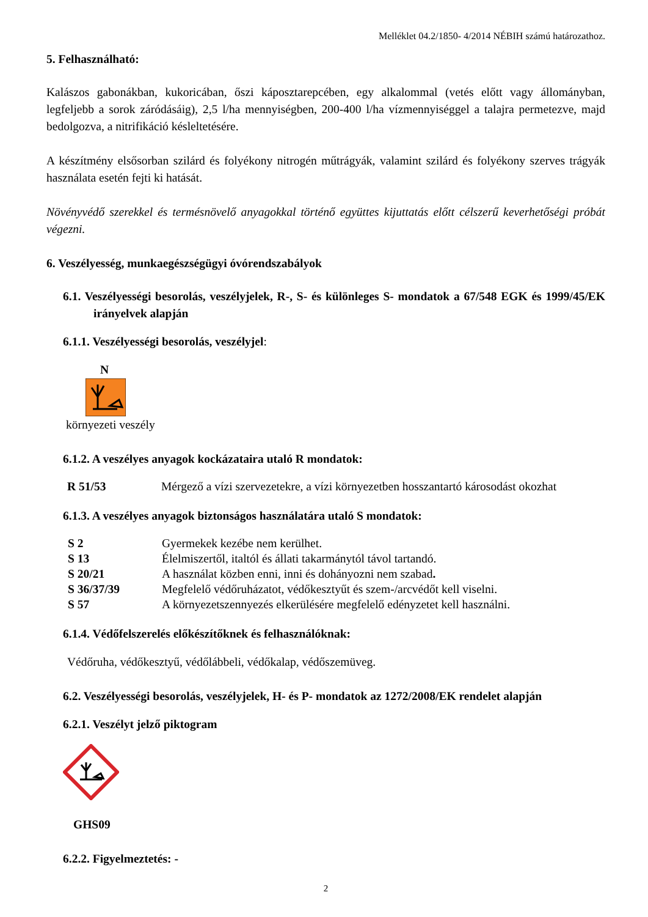Melléklet 04.2/1850- 4/2014 NÉBIH számú határozathoz.
5. Felhasználható:
Kalászos gabonákban, kukoricában, őszi káposztarepcében, egy alkalommal (vetés előtt vagy állományban, legfeljebb a sorok záródásáig), 2,5 l/ha mennyiségben, 200-400 l/ha vízmennyiséggel a talajra permetezve, majd bedolgozva, a nitrifikáció késleltetésére.
A készítmény elsősorban szilárd és folyékony nitrogén műtrágyák, valamint szilárd és folyékony szerves trágyák használata esetén fejti ki hatását.
Növényvédő szerekkel és termésnövelő anyagokkal történő együttes kijuttatás előtt célszerű keverhetőségi próbát végezni.
6. Veszélyesség, munkaegészségügyi óvórendszabályok
6.1. Veszélyességi besorolás, veszélyjelek, R-, S- és különleges S- mondatok a 67/548 EGK és 1999/45/EK irányelvek alapján
6.1.1. Veszélyességi besorolás, veszélyjel:
N
környezeti veszély
6.1.2. A veszélyes anyagok kockázataira utaló R mondatok:
| R 51/53 | Mérgező a vízi szervezetekre, a vízi környezetben hosszantartó károsodást okozhat |
6.1.3. A veszélyes anyagok biztonságos használatára utaló S mondatok:
| S 2 | Gyermekek kezébe nem kerülhet. |
| S 13 | Élelmiszertől, italtól és állati takarmánytól távol tartandó. |
| S 20/21 | A használat közben enni, inni és dohányozni nem szabad . |
| S 36/37/39 | Megfelelő védőruházatot, védőkesztyűt és szem-/arcvédőt kell viselni. |
| S 57 | A környezetszennyezés elkerülésére megfelelő edényzetet kell használni. |
6.1.4. Védőfelszerelés előkészítőknek és felhasználóknak:
Védőruha, védőkesztyű, védőlábbeli, védőkalap, védőszemüveg.
6.2. Veszélyességi besorolás, veszélyjelek, H- és P- mondatok az 1272/2008/EK rendelet alapján
6.2.1. Veszélyt jelző piktogram
GHS09
6.2.2. Figyelmeztetés: -
2